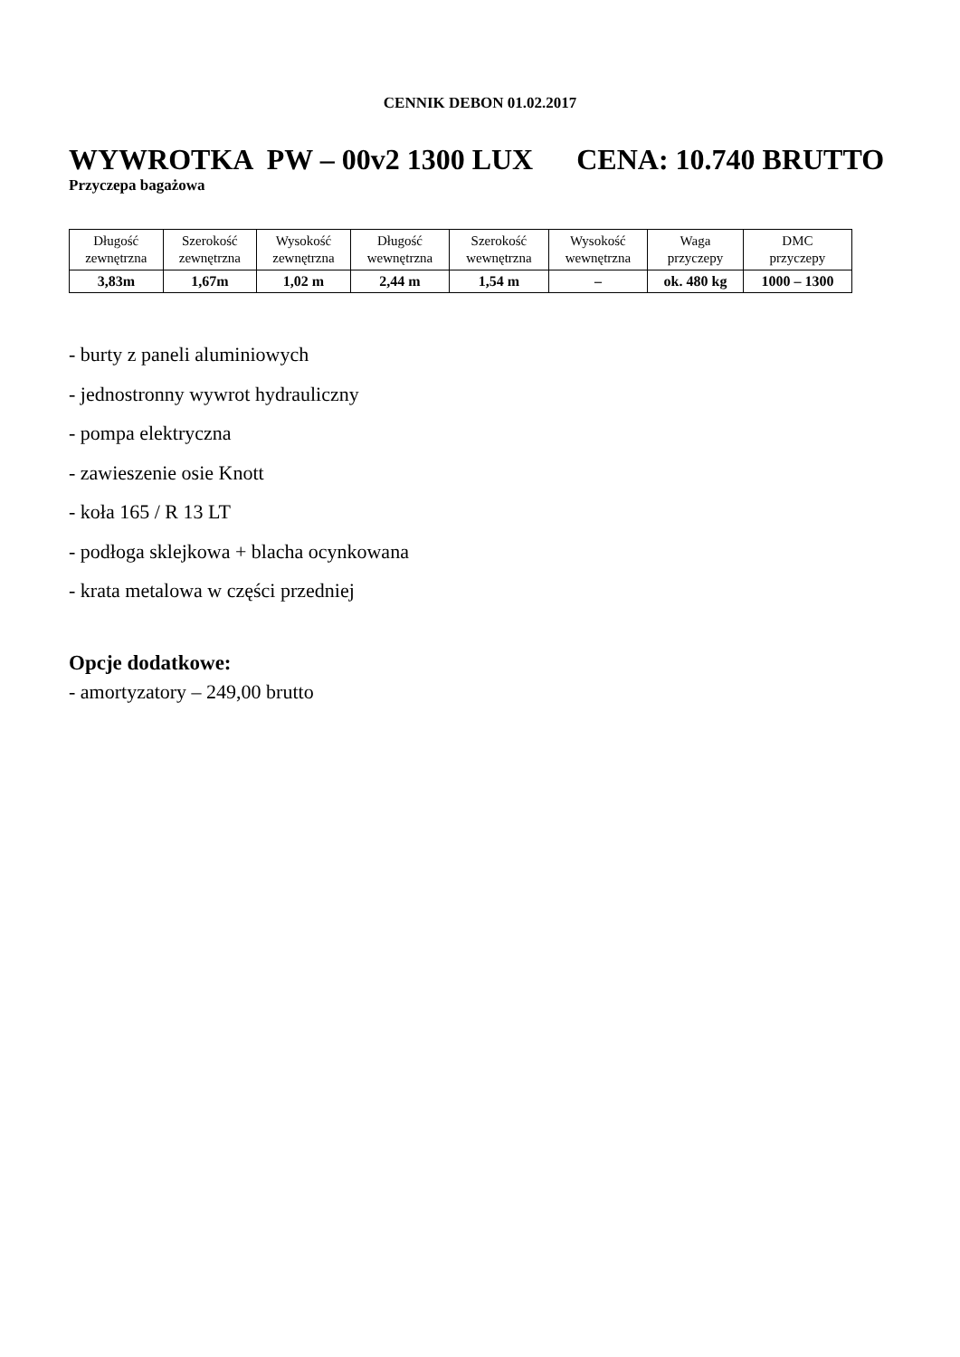CENNIK DEBON 01.02.2017
WYWROTKA PW – 00v2 1300 LUX CENA: 10.740 BRUTTO
Przyczepa bagażowa
| Długość zewnętrzna | Szerokość zewnętrzna | Wysokość zewnętrzna | Długość wewnętrzna | Szerokość wewnętrzna | Wysokość wewnętrzna | Waga przyczepy | DMC przyczepy |
| --- | --- | --- | --- | --- | --- | --- | --- |
| 3,83m | 1,67m | 1,02 m | 2,44 m | 1,54 m | – | ok. 480 kg | 1000 – 1300 |
- burty z paneli aluminiowych
- jednostronny wywrot hydrauliczny
- pompa elektryczna
- zawieszenie osie Knott
- koła 165 / R 13 LT
- podłoga sklejkowa + blacha ocynkowana
- krata metalowa w części przedniej
Opcje dodatkowe:
- amortyzatory – 249,00 brutto